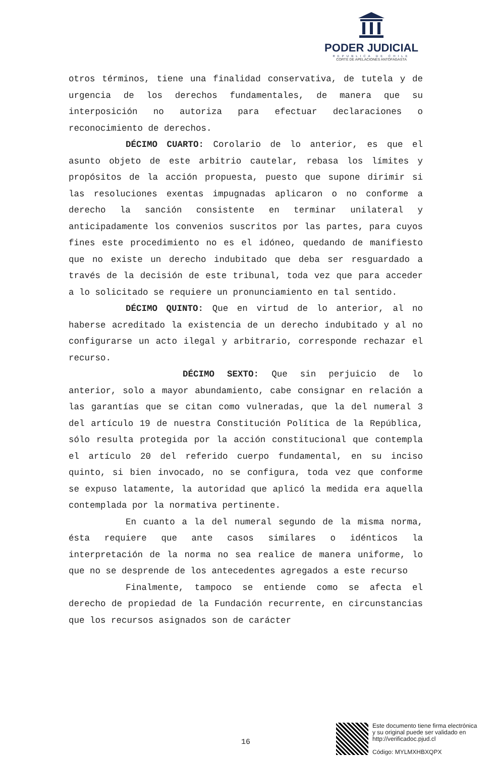PODER JUDICIAL
REPUBLICA DE CHILE
CORTE DE APELACIONES ANTOFAGASTA
otros términos, tiene una finalidad conservativa, de tutela y de urgencia de los derechos fundamentales, de manera que su interposición no autoriza para efectuar declaraciones o reconocimiento de derechos.
DÉCIMO CUARTO: Corolario de lo anterior, es que el asunto objeto de este arbitrio cautelar, rebasa los límites y propósitos de la acción propuesta, puesto que supone dirimir si las resoluciones exentas impugnadas aplicaron o no conforme a derecho la sanción consistente en terminar unilateral y anticipadamente los convenios suscritos por las partes, para cuyos fines este procedimiento no es el idóneo, quedando de manifiesto que no existe un derecho indubitado que deba ser resguardado a través de la decisión de este tribunal, toda vez que para acceder a lo solicitado se requiere un pronunciamiento en tal sentido.
DÉCIMO QUINTO: Que en virtud de lo anterior, al no haberse acreditado la existencia de un derecho indubitado y al no configurarse un acto ilegal y arbitrario, corresponde rechazar el recurso.
DÉCIMO SEXTO: Que sin perjuicio de lo anterior, solo a mayor abundamiento, cabe consignar en relación a las garantías que se citan como vulneradas, que la del numeral 3 del artículo 19 de nuestra Constitución Política de la República, sólo resulta protegida por la acción constitucional que contempla el artículo 20 del referido cuerpo fundamental, en su inciso quinto, si bien invocado, no se configura, toda vez que conforme se expuso latamente, la autoridad que aplicó la medida era aquella contemplada por la normativa pertinente.
En cuanto a la del numeral segundo de la misma norma, ésta requiere que ante casos similares o idénticos la interpretación de la norma no sea realice de manera uniforme, lo que no se desprende de los antecedentes agregados a este recurso
Finalmente, tampoco se entiende como se afecta el derecho de propiedad de la Fundación recurrente, en circunstancias que los recursos asignados son de carácter
16
Este documento tiene firma electrónica
y su original puede ser validado en
http://verificadoc.pjud.cl
Código: MYLMXHBXQPX